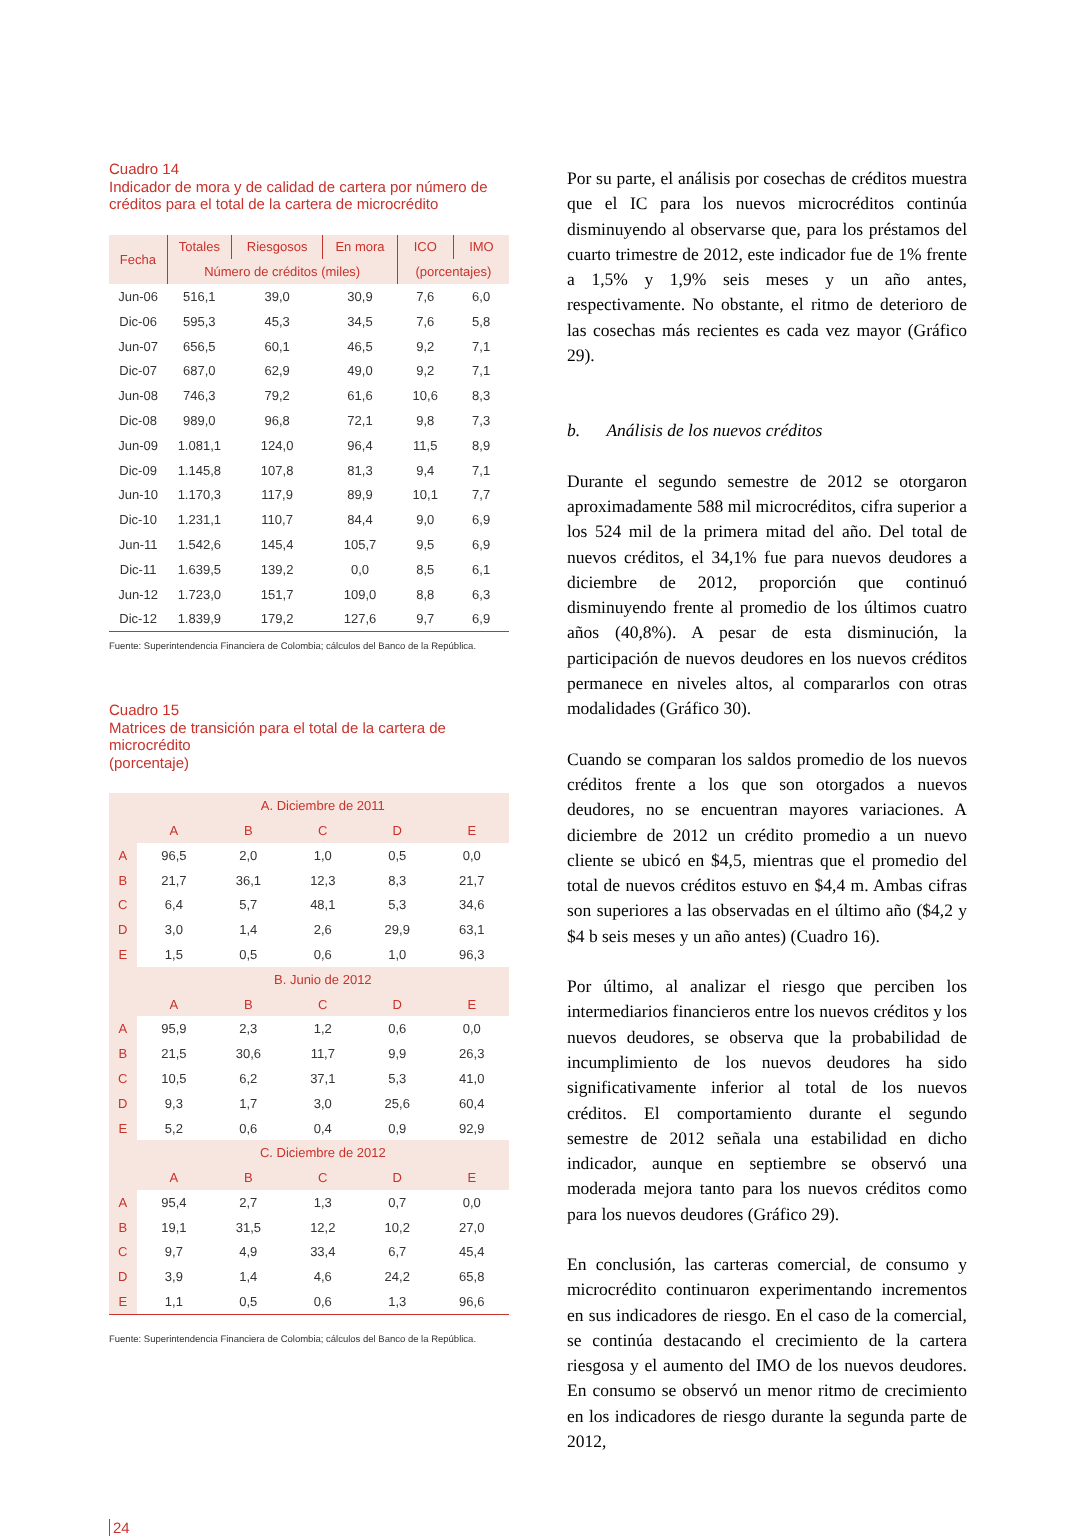Cuadro 14
Indicador de mora y de calidad de cartera por número de créditos para el total de la cartera de microcrédito
| Fecha | Totales | Riesgosos | En mora | ICO | IMO |
| --- | --- | --- | --- | --- | --- |
| | Número de créditos (miles) | | | (porcentajes) | |
| Jun-06 | 516,1 | 39,0 | 30,9 | 7,6 | 6,0 |
| Dic-06 | 595,3 | 45,3 | 34,5 | 7,6 | 5,8 |
| Jun-07 | 656,5 | 60,1 | 46,5 | 9,2 | 7,1 |
| Dic-07 | 687,0 | 62,9 | 49,0 | 9,2 | 7,1 |
| Jun-08 | 746,3 | 79,2 | 61,6 | 10,6 | 8,3 |
| Dic-08 | 989,0 | 96,8 | 72,1 | 9,8 | 7,3 |
| Jun-09 | 1.081,1 | 124,0 | 96,4 | 11,5 | 8,9 |
| Dic-09 | 1.145,8 | 107,8 | 81,3 | 9,4 | 7,1 |
| Jun-10 | 1.170,3 | 117,9 | 89,9 | 10,1 | 7,7 |
| Dic-10 | 1.231,1 | 110,7 | 84,4 | 9,0 | 6,9 |
| Jun-11 | 1.542,6 | 145,4 | 105,7 | 9,5 | 6,9 |
| Dic-11 | 1.639,5 | 139,2 | 0,0 | 8,5 | 6,1 |
| Jun-12 | 1.723,0 | 151,7 | 109,0 | 8,8 | 6,3 |
| Dic-12 | 1.839,9 | 179,2 | 127,6 | 9,7 | 6,9 |
Fuente: Superintendencia Financiera de Colombia; cálculos del Banco de la República.
Cuadro 15
Matrices de transición para el total de la cartera de microcrédito
(porcentaje)
| | A. Diciembre de 2011 | | | | |
| | A | B | C | D | E |
| A | 96,5 | 2,0 | 1,0 | 0,5 | 0,0 |
| B | 21,7 | 36,1 | 12,3 | 8,3 | 21,7 |
| C | 6,4 | 5,7 | 48,1 | 5,3 | 34,6 |
| D | 3,0 | 1,4 | 2,6 | 29,9 | 63,1 |
| E | 1,5 | 0,5 | 0,6 | 1,0 | 96,3 |
| | B. Junio de 2012 | | | | |
| | A | B | C | D | E |
| A | 95,9 | 2,3 | 1,2 | 0,6 | 0,0 |
| B | 21,5 | 30,6 | 11,7 | 9,9 | 26,3 |
| C | 10,5 | 6,2 | 37,1 | 5,3 | 41,0 |
| D | 9,3 | 1,7 | 3,0 | 25,6 | 60,4 |
| E | 5,2 | 0,6 | 0,4 | 0,9 | 92,9 |
| | C. Diciembre de 2012 | | | | |
| | A | B | C | D | E |
| A | 95,4 | 2,7 | 1,3 | 0,7 | 0,0 |
| B | 19,1 | 31,5 | 12,2 | 10,2 | 27,0 |
| C | 9,7 | 4,9 | 33,4 | 6,7 | 45,4 |
| D | 3,9 | 1,4 | 4,6 | 24,2 | 65,8 |
| E | 1,1 | 0,5 | 0,6 | 1,3 | 96,6 |
Fuente: Superintendencia Financiera de Colombia; cálculos del Banco de la República.
Por su parte, el análisis por cosechas de créditos muestra que el IC para los nuevos microcréditos continúa disminuyendo al observarse que, para los préstamos del cuarto trimestre de 2012, este indicador fue de 1% frente a 1,5% y 1,9% seis meses y un año antes, respectivamente. No obstante, el ritmo de deterioro de las cosechas más recientes es cada vez mayor (Gráfico 29).
b. Análisis de los nuevos créditos
Durante el segundo semestre de 2012 se otorgaron aproximadamente 588 mil microcréditos, cifra superior a los 524 mil de la primera mitad del año. Del total de nuevos créditos, el 34,1% fue para nuevos deudores a diciembre de 2012, proporción que continuó disminuyendo frente al promedio de los últimos cuatro años (40,8%). A pesar de esta disminución, la participación de nuevos deudores en los nuevos créditos permanece en niveles altos, al compararlos con otras modalidades (Gráfico 30).
Cuando se comparan los saldos promedio de los nuevos créditos frente a los que son otorgados a nuevos deudores, no se encuentran mayores variaciones. A diciembre de 2012 un crédito promedio a un nuevo cliente se ubicó en $4,5, mientras que el promedio del total de nuevos créditos estuvo en $4,4 m. Ambas cifras son superiores a las observadas en el último año ($4,2 y $4 b seis meses y un año antes) (Cuadro 16).
Por último, al analizar el riesgo que perciben los intermediarios financieros entre los nuevos créditos y los nuevos deudores, se observa que la probabilidad de incumplimiento de los nuevos deudores ha sido significativamente inferior al total de los nuevos créditos. El comportamiento durante el segundo semestre de 2012 señala una estabilidad en dicho indicador, aunque en septiembre se observó una moderada mejora tanto para los nuevos créditos como para los nuevos deudores (Gráfico 29).
En conclusión, las carteras comercial, de consumo y microcrédito continuaron experimentando incrementos en sus indicadores de riesgo. En el caso de la comercial, se continúa destacando el crecimiento de la cartera riesgosa y el aumento del IMO de los nuevos deudores. En consumo se observó un menor ritmo de crecimiento en los indicadores de riesgo durante la segunda parte de 2012,
24